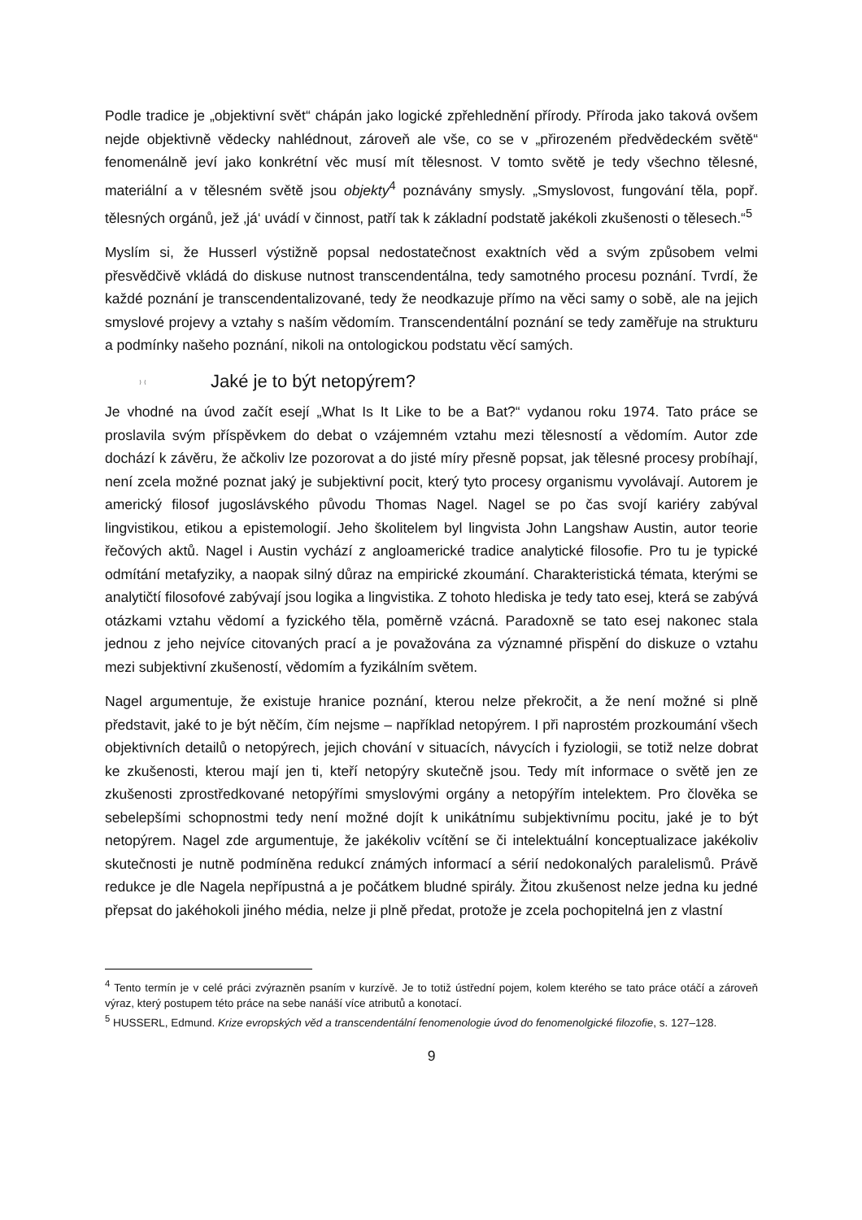Podle tradice je „objektivní svět“ chápán jako logické zpřehlednění přírody. Příroda jako taková ovšem nejde objektivně vědecky nahlédnout, zároveň ale vše, co se v „přirozeném předvědeckém světě“ fenomenálně jeví jako konkrétní věc musí mít tělesnost. V tomto světě je tedy všechno tělesné, materiální a v tělesném světě jsou objekty<sup>4</sup> poznávány smysly. „Smyslovost, fungování těla, popř. tělesných orgánů, jež ‚já‘ uvádí v činnost, patří tak k základní podstatě jakékoli zkušenosti o tělesech.“<sup>5</sup>
Myslím si, že Husserl výstižně popsal nedostatečnost exaktních věd a svým způsobem velmi přesvědčivě vkládá do diskuse nutnost transcendentálna, tedy samotného procesu poznání. Tvrdí, že každé poznání je transcendentalizované, tedy že neodkazuje přímo na věci samy o sobě, ale na jejich smyslové projevy a vztahy s naším vědomím. Transcendentální poznání se tedy zaměřuje na strukturu a podmínky našeho poznání, nikoli na ontologickou podstatu věcí samých.
⁾ ⁽ Jaké je to být netopýrem?
Je vhodné na úvod začít esejí „What Is It Like to be a Bat?“ vydanou roku 1974. Tato práce se proslavila svým příspěvkem do debat o vzájemném vztahu mezi tělesností a vědomím. Autor zde dochází k závěru, že ačkoliv lze pozorovat a do jisté míry přesně popsat, jak tělesné procesy probíhají, není zcela možné poznat jaký je subjektivní pocit, který tyto procesy organismu vyvolávají. Autorem je americký filosof jugoslávského původu Thomas Nagel. Nagel se po čas svojí kariéry zabýval lingvistikou, etikou a epistemologií. Jeho školitelem byl lingvista John Langshaw Austin, autor teorie řečových aktů. Nagel i Austin vychází z angloamerické tradice analytické filosofie. Pro tu je typické odmítání metafyziky, a naopak silný důraz na empirické zkoumání. Charakteristická témata, kterými se analytičtí filosofové zabývají jsou logika a lingvistika. Z tohoto hlediska je tedy tato esej, která se zabývá otázkami vztahu vědomí a fyzického těla, poměrně vzácná. Paradoxně se tato esej nakonec stala jednou z jeho nejvíce citovaných prací a je považována za významné přispění do diskuze o vztahu mezi subjektivní zkušeností, vědomím a fyzikálním světem.
Nagel argumentuje, že existuje hranice poznání, kterou nelze překročit, a že není možné si plně představit, jaké to je být něčím, čím nejsme – například netopýrem. I při naprostém prozkoumání všech objektivních detailů o netopýrech, jejich chování v situacích, návycích i fyziologii, se totiž nelze dobrat ke zkušenosti, kterou mají jen ti, kteří netopýry skutečně jsou. Tedy mít informace o světě jen ze zkušenosti zprostředkované netopýřími smyslovými orgány a netopýřím intelektem. Pro člověka se sebelepšími schopnostmi tedy není možné dojít k unikátnímu subjektivnímu pocitu, jaké je to být netopýrem. Nagel zde argumentuje, že jakékoliv vcítění se či intelektuální konceptualizace jakékoliv skutečnosti je nutně podmíněna redukcí známých informací a sérií nedokonalých paralelismů. Právě redukce je dle Nagela nepřípustná a je počátkem bludné spirály. Žitou zkušenost nelze jedna ku jedné přepsat do jakéhokoli jiného média, nelze ji plně předat, protože je zcela pochopitelná jen z vlastní
<sup>4</sup> Tento termín je v celé práci zvýrazněn psaním v kurzívě. Je to totiž ústřední pojem, kolem kterého se tato práce otáčí a zároveň výraz, který postupem této práce na sebe nanáší více atributů a konotací.
<sup>5</sup> HUSSERL, Edmund. Krize evropských věd a transcendentální fenomenologie úvod do fenomenolgické filozofie, s. 127–128.
9